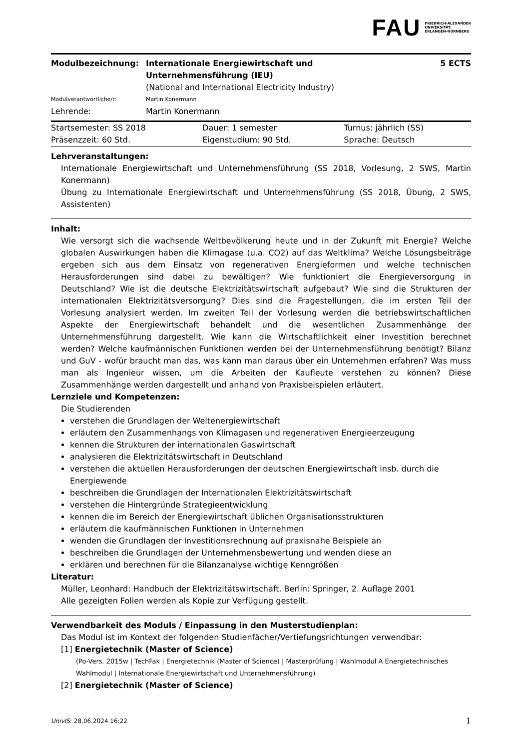FAU FRIEDRICH-ALEXANDER
UNIVERSITÄT
ERLANGEN-NÜRNBERG
| Modulbezeichnung: | Internationale Energiewirtschaft und Unternehmensführung (IEU) (National and International Electricity Industry) | 5 ECTS |
| Modulverantwortliche/r: | Martin Konermann | |
| Lehrende: | Martin Konermann | |
| Startsemester: SS 2018 | Dauer: 1 semester | Turnus: jährlich (SS) |
| Präsenzzeit: 60 Std. | Eigenstudium: 90 Std. | Sprache: Deutsch |
Lehrveranstaltungen:
Internationale Energiewirtschaft und Unternehmensführung (SS 2018, Vorlesung, 2 SWS, Martin Konermann)
Übung zu Internationale Energiewirtschaft und Unternehmensführung (SS 2018, Übung, 2 SWS, Assistenten)
Inhalt:
Wie versorgt sich die wachsende Weltbevölkerung heute und in der Zukunft mit Energie? Welche globalen Auswirkungen haben die Klimagase (u.a. CO2) auf das Weltklima? Welche Lösungsbeiträge ergeben sich aus dem Einsatz von regenerativen Energieformen und welche technischen Herausforderungen sind dabei zu bewältigen? Wie funktioniert die Energieversorgung in Deutschland? Wie ist die deutsche Elektrizitätswirtschaft aufgebaut? Wie sind die Strukturen der internationalen Elektrizitätsversorgung? Dies sind die Fragestellungen, die im ersten Teil der Vorlesung analysiert werden. Im zweiten Teil der Vorlesung werden die betriebswirtschaftlichen Aspekte der Energiewirtschaft behandelt und die wesentlichen Zusammenhänge der Unternehmensführung dargestellt. Wie kann die Wirtschaftlichkeit einer Investition berechnet werden? Welche kaufmännischen Funktionen werden bei der Unternehmensführung benötigt? Bilanz und GuV - wofür braucht man das, was kann man daraus über ein Unternehmen erfahren? Was muss man als Ingenieur wissen, um die Arbeiten der Kaufleute verstehen zu können? Diese Zusammenhänge werden dargestellt und anhand von Praxisbeispielen erläutert.
Lernziele und Kompetenzen:
Die Studierenden
verstehen die Grundlagen der Weltenergiewirtschaft
erläutern den Zusammenhangs von Klimagasen und regenerativen Energieerzeugung
kennen die Strukturen der internationalen Gaswirtschaft
analysieren die Elektrizitätswirtschaft in Deutschland
verstehen die aktuellen Herausforderungen der deutschen Energiewirtschaft insb. durch die Energiewende
beschreiben die Grundlagen der Internationalen Elektrizitätswirtschaft
verstehen die Hintergründe Strategieentwicklung
kennen die im Bereich der Energiewirtschaft üblichen Organisationsstrukturen
erläutern die kaufmännischen Funktionen in Unternehmen
wenden die Grundlagen der Investitionsrechnung auf praxisnahe Beispiele an
beschreiben die Grundlagen der Unternehmensbewertung und wenden diese an
erklären und berechnen für die Bilanzanalyse wichtige Kenngrößen
Literatur:
Müller, Leonhard: Handbuch der Elektrizitätswirtschaft. Berlin: Springer, 2. Auflage 2001
Alle gezeigten Folien werden als Kopie zur Verfügung gestellt.
Verwendbarkeit des Moduls / Einpassung in den Musterstudienplan:
Das Modul ist im Kontext der folgenden Studienfächer/Vertiefungsrichtungen verwendbar:
[1] Energietechnik (Master of Science)
(Po-Vers. 2015w | TechFak | Energietechnik (Master of Science) | Masterprüfung | Wahlmodul A Energietechnisches Wahlmodul | Internationale Energiewirtschaft und Unternehmensführung)
[2] Energietechnik (Master of Science)
UnivIS: 28.06.2024 16:22 1